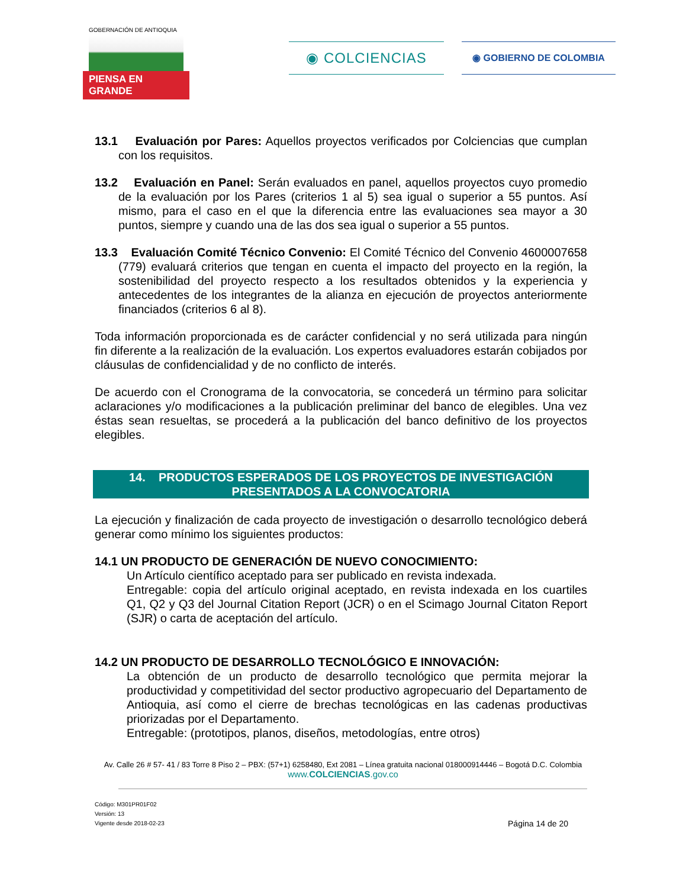GOBERNACIÓN DE ANTIOQUIA
PIENSA EN GRANDE
◉ COLCIENCIAS ◉ GOBIERNO DE COLOMBIA
13.1 Evaluación por Pares: Aquellos proyectos verificados por Colciencias que cumplan con los requisitos.
13.2 Evaluación en Panel: Serán evaluados en panel, aquellos proyectos cuyo promedio de la evaluación por los Pares (criterios 1 al 5) sea igual o superior a 55 puntos. Así mismo, para el caso en el que la diferencia entre las evaluaciones sea mayor a 30 puntos, siempre y cuando una de las dos sea igual o superior a 55 puntos.
13.3 Evaluación Comité Técnico Convenio: El Comité Técnico del Convenio 4600007658 (779) evaluará criterios que tengan en cuenta el impacto del proyecto en la región, la sostenibilidad del proyecto respecto a los resultados obtenidos y la experiencia y antecedentes de los integrantes de la alianza en ejecución de proyectos anteriormente financiados (criterios 6 al 8).
Toda información proporcionada es de carácter confidencial y no será utilizada para ningún fin diferente a la realización de la evaluación. Los expertos evaluadores estarán cobijados por cláusulas de confidencialidad y de no conflicto de interés.
De acuerdo con el Cronograma de la convocatoria, se concederá un término para solicitar aclaraciones y/o modificaciones a la publicación preliminar del banco de elegibles. Una vez éstas sean resueltas, se procederá a la publicación del banco definitivo de los proyectos elegibles.
14. PRODUCTOS ESPERADOS DE LOS PROYECTOS DE INVESTIGACIÓN
PRESENTADOS A LA CONVOCATORIA
La ejecución y finalización de cada proyecto de investigación o desarrollo tecnológico deberá generar como mínimo los siguientes productos:
14.1 UN PRODUCTO DE GENERACIÓN DE NUEVO CONOCIMIENTO:
Un Artículo científico aceptado para ser publicado en revista indexada.
Entregable: copia del artículo original aceptado, en revista indexada en los cuartiles Q1, Q2 y Q3 del Journal Citation Report (JCR) o en el Scimago Journal Citaton Report (SJR) o carta de aceptación del artículo.
14.2 UN PRODUCTO DE DESARROLLO TECNOLÓGICO E INNOVACIÓN:
La obtención de un producto de desarrollo tecnológico que permita mejorar la productividad y competitividad del sector productivo agropecuario del Departamento de Antioquia, así como el cierre de brechas tecnológicas en las cadenas productivas priorizadas por el Departamento.
Entregable: (prototipos, planos, diseños, metodologías, entre otros)
Av. Calle 26 # 57- 41 / 83 Torre 8 Piso 2 – PBX: (57+1) 6258480, Ext 2081 – Línea gratuita nacional 018000914446 – Bogotá D.C. Colombia
www.COLCIENCIAS.gov.co
Código: M301PR01F02
Versión: 13
Vigente desde 2018-02-23
Página 14 de 20